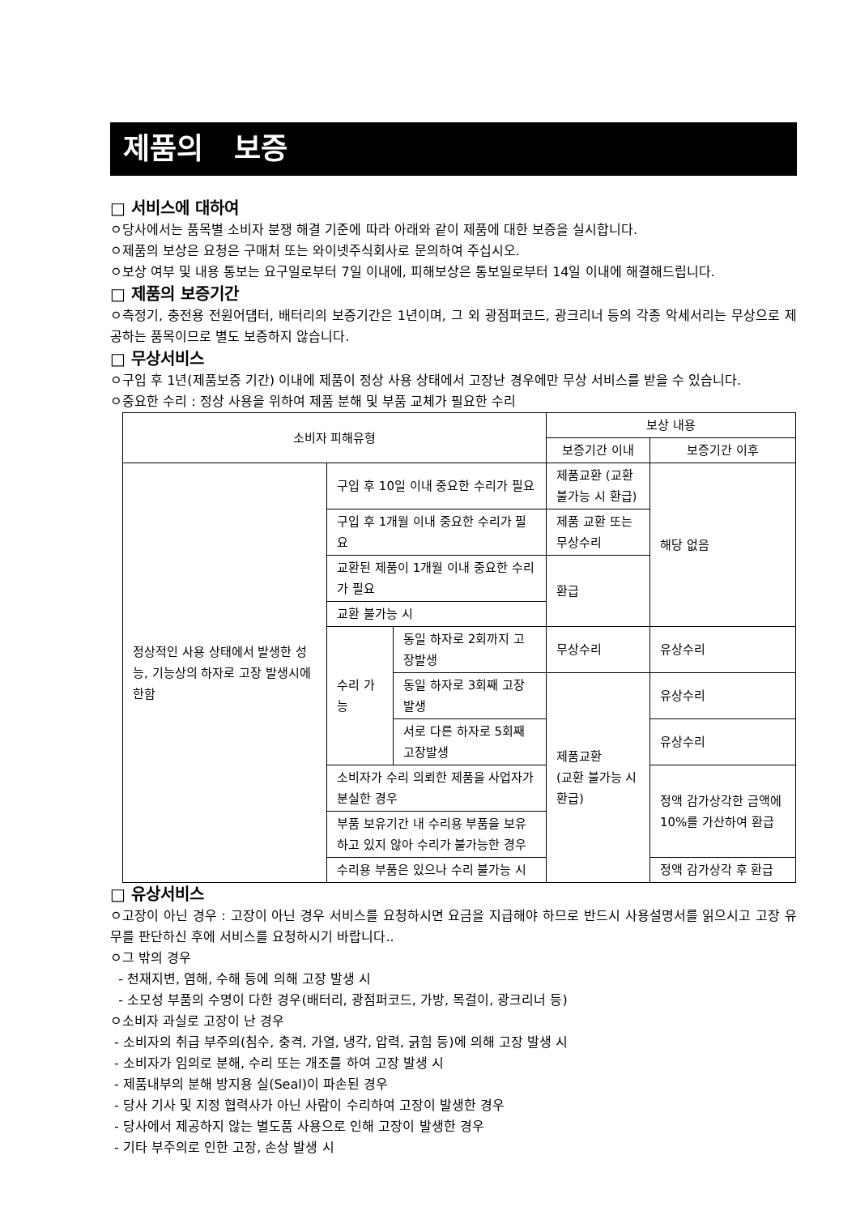제품의 보증
□ 서비스에 대하여
ㅇ당사에서는 품목별 소비자 분쟁 해결 기준에 따라 아래와 같이 제품에 대한 보증을 실시합니다.
ㅇ제품의 보상은 요청은 구매처 또는 와이넷주식회사로 문의하여 주십시오.
ㅇ보상 여부 및 내용 통보는 요구일로부터 7일 이내에, 피해보상은 통보일로부터 14일 이내에 해결해드립니다.
□ 제품의 보증기간
ㅇ측정기, 충전용 전원어덉터, 배터리의 보증기간은 1년이며, 그 외 광점퍼코드, 광크리너 등의 각종 악세서리는 무상으로 제공하는 품목이므로 별도 보증하지 않습니다.
□ 무상서비스
ㅇ구입 후 1년(제품보증 기간) 이내에 제품이 정상 사용 상태에서 고장난 경우에만 무상 서비스를 받을 수 있습니다.
ㅇ중요한 수리 : 정상 사용을 위하여 제품 분해 및 부품 교체가 필요한 수리
| 소비자 피해유형 | | | 보상 내용 | |
| --- | --- | --- | --- | --- |
| | | | 보증기간 이내 | 보증기간 이후 |
| 정상적인 사용 상태에서 발생한 성능, 기능상의 하자로 고장 발생시에 한함 | 구입 후 10일 이내 중요한 수리가 필요 | | 제품교환 (교환 불가능 시 환급) | 해당 없음 |
| | 구입 후 1개월 이내 중요한 수리가 필요 | | 제품 교환 또는 무상수리 | |
| | 교환된 제품이 1개월 이내 중요한 수리가 필요 | | 환급 | |
| | 교환 불가능 시 | | | |
| | 수리 가능 | 동일 하자로 2회까지 고장발생 | 무상수리 | 유상수리 |
| | | 동일 하자로 3회째 고장발생 | 제품교환 (교환 불가능 시 환급) | 유상수리 |
| | | 서로 다른 하자로 5회째 고장발생 | | 유상수리 |
| | 소비자가 수리 의뢰한 제품을 사업자가 분실한 경우 | | | 정액 감가상각한 금액에 10%를 가산하여 환급 |
| | 부품 보유기간 내 수리용 부품을 보유하고 있지 않아 수리가 불가능한 경우 | | | |
| | 수리용 부품은 있으나 수리 불가능 시 | | | 정액 감가상각 후 환급 |
□ 유상서비스
ㅇ고장이 아닌 경우 : 고장이 아닌 경우 서비스를 요청하시면 요금을 지급해야 하므로 반드시 사용설명서를 읽으시고 고장 유무를 판단하신 후에 서비스를 요청하시기 바랍니다..
ㅇ그 밖의 경우
- 천재지변, 염해, 수해 등에 의해 고장 발생 시
- 소모성 부품의 수명이 다한 경우(배터리, 광점퍼코드, 가방, 목걸이, 광크리너 등)
ㅇ소비자 과실로 고장이 난 경우
- 소비자의 취급 부주의(침수, 충격, 가열, 냉각, 압력, 긁힘 등)에 의해 고장 발생 시
- 소비자가 임의로 분해, 수리 또는 개조를 하여 고장 발생 시
- 제품내부의 분해 방지용 실(Seal)이 파손된 경우
- 당사 기사 및 지정 협력사가 아닌 사람이 수리하여 고장이 발생한 경우
- 당사에서 제공하지 않는 별도품 사용으로 인해 고장이 발생한 경우
- 기타 부주의로 인한 고장, 손상 발생 시